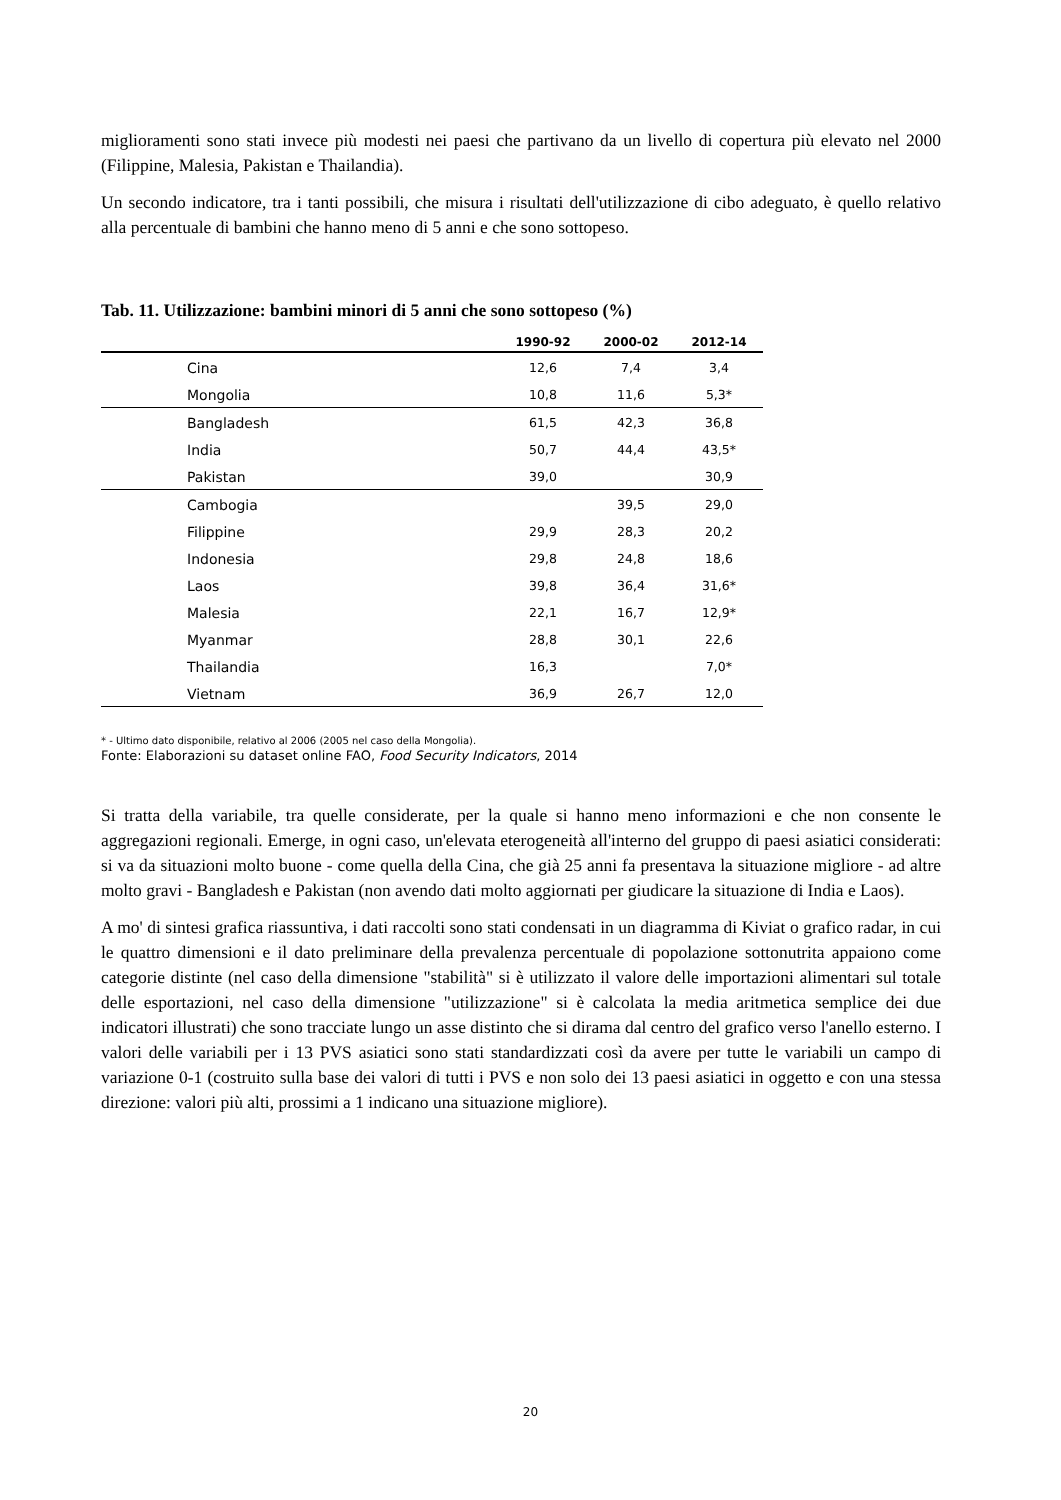miglioramenti sono stati invece più modesti nei paesi che partivano da un livello di copertura più elevato nel 2000 (Filippine, Malesia, Pakistan e Thailandia).
Un secondo indicatore, tra i tanti possibili, che misura i risultati dell'utilizzazione di cibo adeguato, è quello relativo alla percentuale di bambini che hanno meno di 5 anni e che sono sottopeso.
Tab. 11. Utilizzazione: bambini minori di 5 anni che sono sottopeso (%)
| | 1990-92 | 2000-02 | 2012-14 |
| --- | --- | --- | --- |
| Cina | 12,6 | 7,4 | 3,4 |
| Mongolia | 10,8 | 11,6 | 5,3* |
| Bangladesh | 61,5 | 42,3 | 36,8 |
| India | 50,7 | 44,4 | 43,5* |
| Pakistan | 39,0 | | 30,9 |
| Cambogia | | 39,5 | 29,0 |
| Filippine | 29,9 | 28,3 | 20,2 |
| Indonesia | 29,8 | 24,8 | 18,6 |
| Laos | 39,8 | 36,4 | 31,6* |
| Malesia | 22,1 | 16,7 | 12,9* |
| Myanmar | 28,8 | 30,1 | 22,6 |
| Thailandia | 16,3 | | 7,0* |
| Vietnam | 36,9 | 26,7 | 12,0 |
* - Ultimo dato disponibile, relativo al 2006 (2005 nel caso della Mongolia).
Fonte: Elaborazioni su dataset online FAO, Food Security Indicators, 2014
Si tratta della variabile, tra quelle considerate, per la quale si hanno meno informazioni e che non consente le aggregazioni regionali. Emerge, in ogni caso, un'elevata eterogeneità all'interno del gruppo di paesi asiatici considerati: si va da situazioni molto buone - come quella della Cina, che già 25 anni fa presentava la situazione migliore - ad altre molto gravi - Bangladesh e Pakistan (non avendo dati molto aggiornati per giudicare la situazione di India e Laos).
A mo' di sintesi grafica riassuntiva, i dati raccolti sono stati condensati in un diagramma di Kiviat o grafico radar, in cui le quattro dimensioni e il dato preliminare della prevalenza percentuale di popolazione sottonutrita appaiono come categorie distinte (nel caso della dimensione "stabilità" si è utilizzato il valore delle importazioni alimentari sul totale delle esportazioni, nel caso della dimensione "utilizzazione" si è calcolata la media aritmetica semplice dei due indicatori illustrati) che sono tracciate lungo un asse distinto che si dirama dal centro del grafico verso l'anello esterno. I valori delle variabili per i 13 PVS asiatici sono stati standardizzati così da avere per tutte le variabili un campo di variazione 0-1 (costruito sulla base dei valori di tutti i PVS e non solo dei 13 paesi asiatici in oggetto e con una stessa direzione: valori più alti, prossimi a 1 indicano una situazione migliore).
20